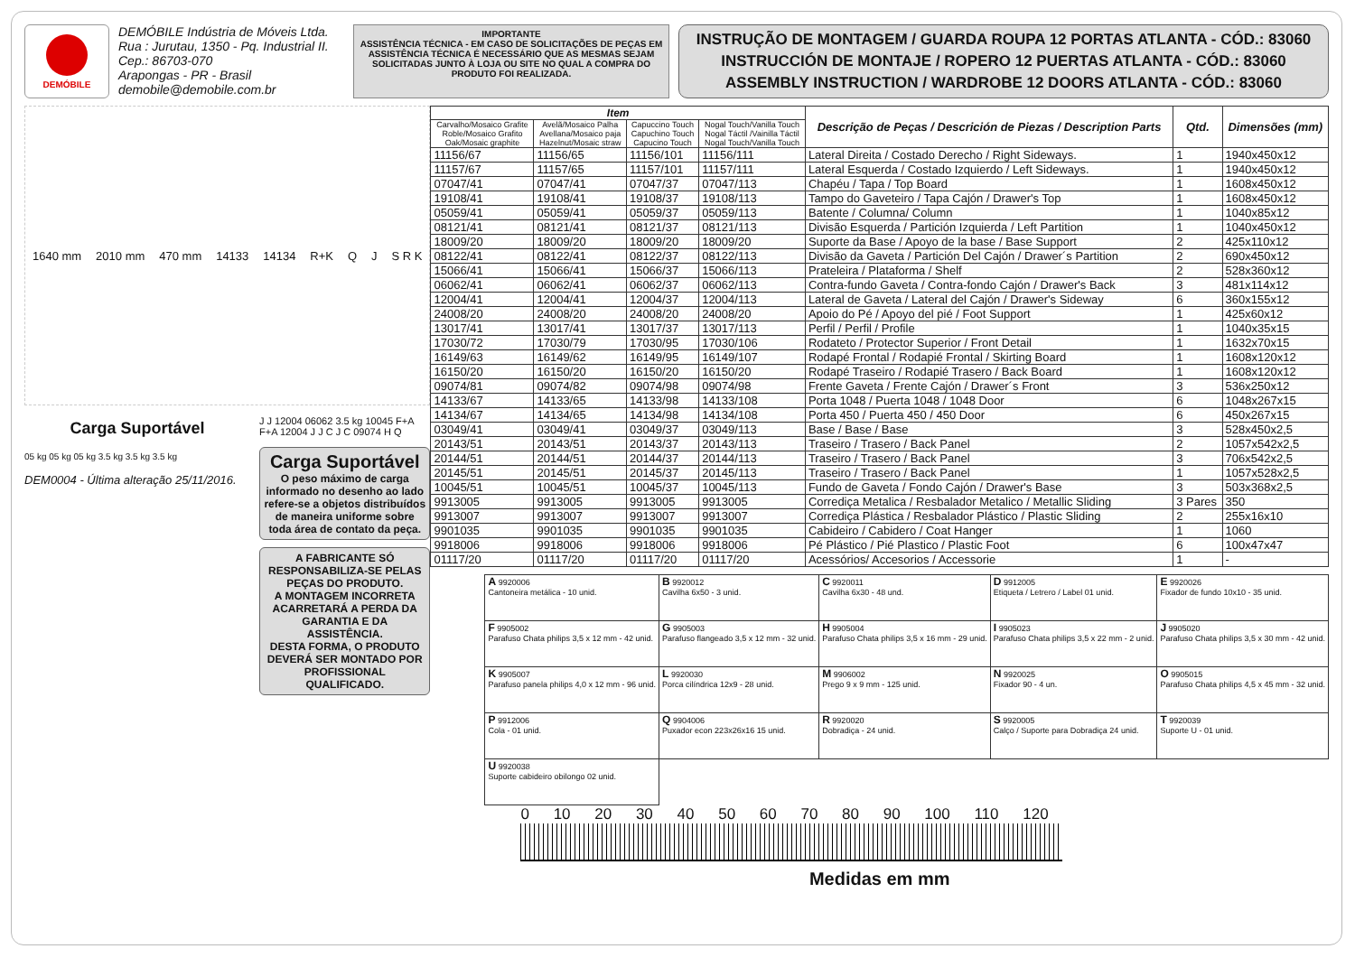DEMÓBILE
DEMÓBILE Indústria de Móveis Ltda.
Rua : Jurutau, 1350 - Pq. Industrial II.
Cep.: 86703-070
Arapongas - PR - Brasil
demobile@demobile.com.br
IMPORTANTE
ASSISTÊNCIA TÉCNICA - EM CASO DE SOLICITAÇÕES DE PEÇAS EM ASSISTÊNCIA TÉCNICA É NECESSÁRIO QUE AS MESMAS SEJAM SOLICITADAS JUNTO À LOJA OU SITE NO QUAL A COMPRA DO PRODUTO FOI REALIZADA.
INSTRUÇÃO DE MONTAGEM / GUARDA ROUPA 12 PORTAS ATLANTA - CÓD.: 83060
INSTRUCCIÓN DE MONTAJE / ROPERO 12 PUERTAS ATLANTA - CÓD.: 83060
ASSEMBLY INSTRUCTION / WARDROBE 12 DOORS ATLANTA - CÓD.: 83060
1640 mm 2010 mm 470 mm 14133 14134 R+K Q J S R K
Carga Suportável
05 kg 05 kg 05 kg 3.5 kg 3.5 kg 3.5 kg
DEM0004 - Última alteração 25/11/2016.
J J 12004 06062 3.5 kg 10045 F+A F+A 12004 J J C J C 09074 H Q
Carga Suportável
O peso máximo de carga informado no desenho ao lado refere-se a objetos distribuídos de maneira uniforme sobre toda área de contato da peça.
A FABRICANTE SÓ RESPONSABILIZA-SE PELAS PEÇAS DO PRODUTO.
A MONTAGEM INCORRETA ACARRETARÁ A PERDA DA GARANTIA E DA ASSISTÊNCIA.
DESTA FORMA, O PRODUTO DEVERÁ SER MONTADO POR PROFISSIONAL QUALIFICADO.
| Item | | | | Descrição de Peças / Descrición de Piezas / Description Parts | Qtd. | Dimensões (mm) |
| --- | --- | --- | --- | --- | --- | --- |
| Carvalho/Mosaico Grafite Roble/Mosaico Grafito Oak/Mosaic graphite | Avelã/Mosaico Palha Avellana/Mosaico paja Hazelnut/Mosaic straw | Capuccino Touch Capuchino Touch Capucino Touch | Nogal Touch/Vanilla Touch Nogal Táctil /Vainilla Táctil Nogal Touch/Vanilla Touch | | | |
| 11156/67 | 11156/65 | 11156/101 | 11156/111 | Lateral Direita / Costado Derecho / Right Sideways. | 1 | 1940x450x12 |
| 11157/67 | 11157/65 | 11157/101 | 11157/111 | Lateral Esquerda / Costado Izquierdo / Left Sideways. | 1 | 1940x450x12 |
| 07047/41 | 07047/41 | 07047/37 | 07047/113 | Chapéu / Tapa / Top Board | 1 | 1608x450x12 |
| 19108/41 | 19108/41 | 19108/37 | 19108/113 | Tampo do Gaveteiro / Tapa Cajón / Drawer's Top | 1 | 1608x450x12 |
| 05059/41 | 05059/41 | 05059/37 | 05059/113 | Batente / Columna/ Column | 1 | 1040x85x12 |
| 08121/41 | 08121/41 | 08121/37 | 08121/113 | Divisão Esquerda / Partición Izquierda / Left Partition | 1 | 1040x450x12 |
| 18009/20 | 18009/20 | 18009/20 | 18009/20 | Suporte da Base / Apoyo de la base / Base Support | 2 | 425x110x12 |
| 08122/41 | 08122/41 | 08122/37 | 08122/113 | Divisão da Gaveta / Partición Del Cajón / Drawer´s Partition | 2 | 690x450x12 |
| 15066/41 | 15066/41 | 15066/37 | 15066/113 | Prateleira / Plataforma / Shelf | 2 | 528x360x12 |
| 06062/41 | 06062/41 | 06062/37 | 06062/113 | Contra-fundo Gaveta / Contra-fondo Cajón / Drawer's Back | 3 | 481x114x12 |
| 12004/41 | 12004/41 | 12004/37 | 12004/113 | Lateral de Gaveta / Lateral del Cajón / Drawer's Sideway | 6 | 360x155x12 |
| 24008/20 | 24008/20 | 24008/20 | 24008/20 | Apoio do Pé / Apoyo del pié / Foot Support | 1 | 425x60x12 |
| 13017/41 | 13017/41 | 13017/37 | 13017/113 | Perfil / Perfil / Profile | 1 | 1040x35x15 |
| 17030/72 | 17030/79 | 17030/95 | 17030/106 | Rodateto / Protector Superior / Front Detail | 1 | 1632x70x15 |
| 16149/63 | 16149/62 | 16149/95 | 16149/107 | Rodapé Frontal / Rodapié Frontal / Skirting Board | 1 | 1608x120x12 |
| 16150/20 | 16150/20 | 16150/20 | 16150/20 | Rodapé Traseiro / Rodapié Trasero / Back Board | 1 | 1608x120x12 |
| 09074/81 | 09074/82 | 09074/98 | 09074/98 | Frente Gaveta / Frente Cajón / Drawer´s Front | 3 | 536x250x12 |
| 14133/67 | 14133/65 | 14133/98 | 14133/108 | Porta 1048 / Puerta 1048 / 1048 Door | 6 | 1048x267x15 |
| 14134/67 | 14134/65 | 14134/98 | 14134/108 | Porta 450 / Puerta 450 / 450 Door | 6 | 450x267x15 |
| 03049/41 | 03049/41 | 03049/37 | 03049/113 | Base / Base / Base | 3 | 528x450x2,5 |
| 20143/51 | 20143/51 | 20143/37 | 20143/113 | Traseiro / Trasero / Back Panel | 2 | 1057x542x2,5 |
| 20144/51 | 20144/51 | 20144/37 | 20144/113 | Traseiro / Trasero / Back Panel | 3 | 706x542x2,5 |
| 20145/51 | 20145/51 | 20145/37 | 20145/113 | Traseiro / Trasero / Back Panel | 1 | 1057x528x2,5 |
| 10045/51 | 10045/51 | 10045/37 | 10045/113 | Fundo de Gaveta / Fondo Cajón / Drawer's Base | 3 | 503x368x2,5 |
| 9913005 | 9913005 | 9913005 | 9913005 | Corrediça Metalica / Resbalador Metalico / Metallic Sliding | 3 Pares | 350 |
| 9913007 | 9913007 | 9913007 | 9913007 | Corrediça Plástica / Resbalador Plástico / Plastic Sliding | 2 | 255x16x10 |
| 9901035 | 9901035 | 9901035 | 9901035 | Cabideiro / Cabidero / Coat Hanger | 1 | 1060 |
| 9918006 | 9918006 | 9918006 | 9918006 | Pé Plástico / Pié Plastico / Plastic Foot | 6 | 100x47x47 |
| 01117/20 | 01117/20 | 01117/20 | 01117/20 | Acessórios/ Accesorios / Accessorie | 1 | - |
| A 9920006 Cantoneira metálica - 10 unid. | B 9920012 Cavilha 6x50 - 3 unid. | C 9920011 Cavilha 6x30 - 48 und. | D 9912005 Etiqueta / Letrero / Label 01 unid. | E 9920026 Fixador de fundo 10x10 - 35 unid. |
| F 9905002 Parafuso Chata philips 3,5 x 12 mm - 42 unid. | G 9905003 Parafuso flangeado 3,5 x 12 mm - 32 unid. | H 9905004 Parafuso Chata philips 3,5 x 16 mm - 29 unid. | I 9905023 Parafuso Chata philips 3,5 x 22 mm - 2 unid. | J 9905020 Parafuso Chata philips 3,5 x 30 mm - 42 unid. |
| K 9905007 Parafuso panela philips 4,0 x 12 mm - 96 unid. | L 9920030 Porca cilíndrica 12x9 - 28 unid. | M 9906002 Prego 9 x 9 mm - 125 unid. | N 9920025 Fixador 90 - 4 un. | O 9905015 Parafuso Chata philips 4,5 x 45 mm - 32 unid. |
| P 9912006 Cola - 01 unid. | Q 9904006 Puxador econ 223x26x16 15 unid. | R 9920020 Dobradiça - 24 unid. | S 9920005 Calço / Suporte para Dobradiça 24 unid. | T 9920039 Suporte U - 01 unid. |
| U 9920038 Suporte cabideiro obilongo 02 unid. | | | | |
0 10 20 30 40 50 60 70 80 90 100 110 120
Medidas em mm